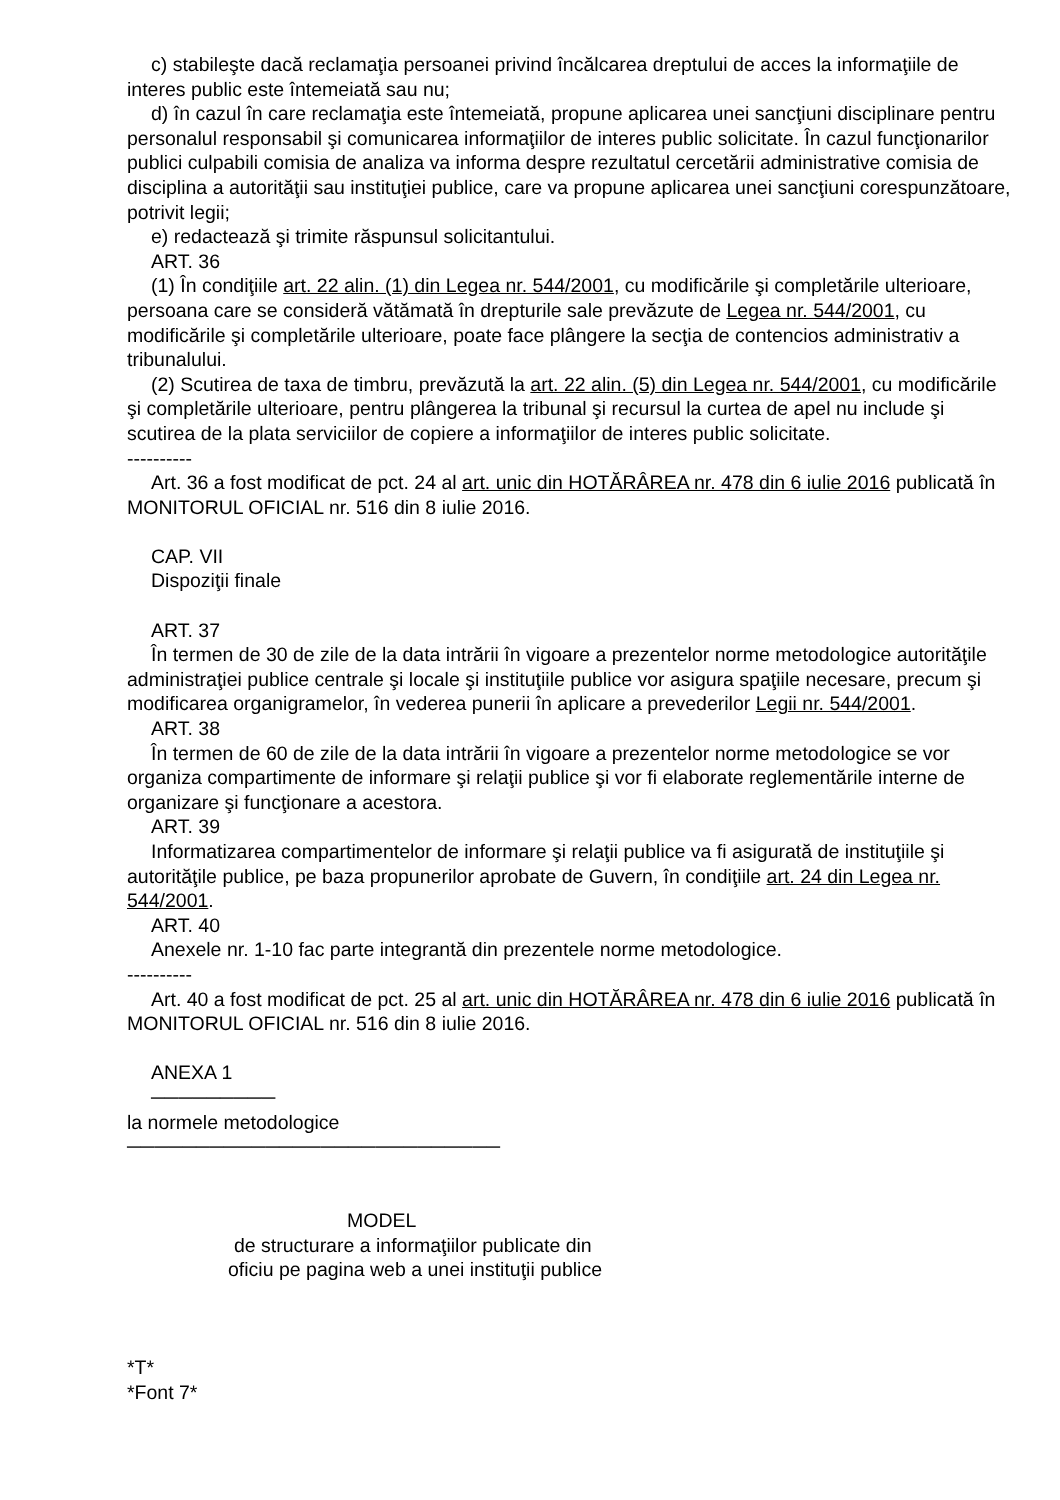c) stabileşte dacă reclamaţia persoanei privind încălcarea dreptului de acces la informaţiile de interes public este întemeiată sau nu;
d) în cazul în care reclamaţia este întemeiată, propune aplicarea unei sancţiuni disciplinare pentru personalul responsabil şi comunicarea informaţiilor de interes public solicitate. În cazul funcţionarilor publici culpabili comisia de analiza va informa despre rezultatul cercetării administrative comisia de disciplina a autorităţii sau instituţiei publice, care va propune aplicarea unei sancţiuni corespunzătoare, potrivit legii;
e) redactează şi trimite răspunsul solicitantului.
ART. 36
(1) În condiţiile art. 22 alin. (1) din Legea nr. 544/2001, cu modificările şi completările ulterioare, persoana care se consideră vătămată în drepturile sale prevăzute de Legea nr. 544/2001, cu modificările şi completările ulterioare, poate face plângere la secţia de contencios administrativ a tribunalului.
(2) Scutirea de taxa de timbru, prevăzută la art. 22 alin. (5) din Legea nr. 544/2001, cu modificările şi completările ulterioare, pentru plângerea la tribunal şi recursul la curtea de apel nu include şi scutirea de la plata serviciilor de copiere a informaţiilor de interes public solicitate.
----------
Art. 36 a fost modificat de pct. 24 al art. unic din HOTĂRÂREA nr. 478 din 6 iulie 2016 publicată în MONITORUL OFICIAL nr. 516 din 8 iulie 2016.
CAP. VII
Dispoziţii finale
ART. 37
În termen de 30 de zile de la data intrării în vigoare a prezentelor norme metodologice autorităţile administraţiei publice centrale şi locale şi instituţiile publice vor asigura spaţiile necesare, precum şi modificarea organigramelor, în vederea punerii în aplicare a prevederilor Legii nr. 544/2001.
ART. 38
În termen de 60 de zile de la data intrării în vigoare a prezentelor norme metodologice se vor organiza compartimente de informare şi relaţii publice şi vor fi elaborate reglementările interne de organizare şi funcţionare a acestora.
ART. 39
Informatizarea compartimentelor de informare şi relaţii publice va fi asigurată de instituţiile şi autorităţile publice, pe baza propunerilor aprobate de Guvern, în condiţiile art. 24 din Legea nr. 544/2001.
ART. 40
Anexele nr. 1-10 fac parte integrantă din prezentele norme metodologice.
----------
Art. 40 a fost modificat de pct. 25 al art. unic din HOTĂRÂREA nr. 478 din 6 iulie 2016 publicată în MONITORUL OFICIAL nr. 516 din 8 iulie 2016.
ANEXA 1
─────────
la normele metodologice
───────────────────────────
MODEL
de structurare a informaţiilor publicate din
oficiu pe pagina web a unei instituţii publice
*T*
*Font 7*